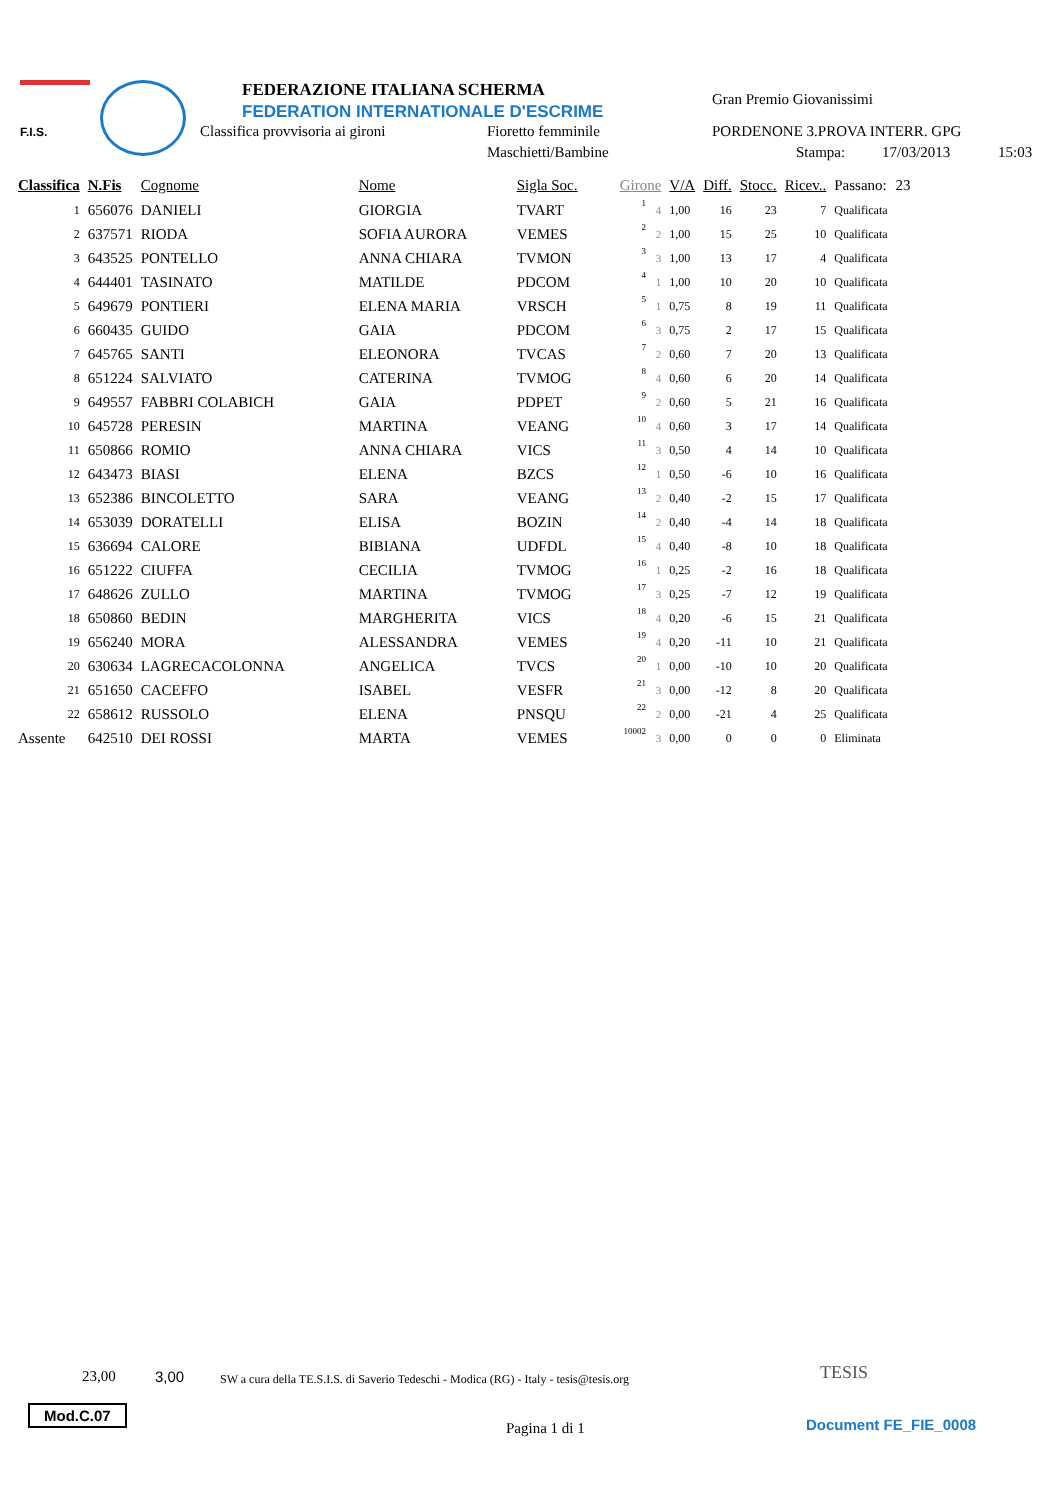F.I.S. FEDERAZIONE ITALIANA SCHERMA
FEDERATION INTERNATIONALE D'ESCRIME
Classifica provvisoria ai gironi Fioretto femminile
Maschietti/Bambine
Gran Premio Giovanissimi
PORDENONE 3.PROVA INTERR. GPG
Stampa: 17/03/2013 15:03
| Classifica | N.Fis | Cognome | Nome | Sigla Soc. | Girone | | V/A | Diff. | Stocc. | Ricev.. | Passano: | 23 |
| --- | --- | --- | --- | --- | --- | --- | --- | --- | --- | --- | --- | --- |
| 1 | 656076 | DANIELI | GIORGIA | TVART | 1 | 4 | 1,00 | 16 | 23 | 7 | Qualificata | |
| 2 | 637571 | RIODA | SOFIA AURORA | VEMES | 2 | 2 | 1,00 | 15 | 25 | 10 | Qualificata | |
| 3 | 643525 | PONTELLO | ANNA CHIARA | TVMON | 3 | 3 | 1,00 | 13 | 17 | 4 | Qualificata | |
| 4 | 644401 | TASINATO | MATILDE | PDCOM | 4 | 1 | 1,00 | 10 | 20 | 10 | Qualificata | |
| 5 | 649679 | PONTIERI | ELENA MARIA | VRSCH | 5 | 1 | 0,75 | 8 | 19 | 11 | Qualificata | |
| 6 | 660435 | GUIDO | GAIA | PDCOM | 6 | 3 | 0,75 | 2 | 17 | 15 | Qualificata | |
| 7 | 645765 | SANTI | ELEONORA | TVCAS | 7 | 2 | 0,60 | 7 | 20 | 13 | Qualificata | |
| 8 | 651224 | SALVIATO | CATERINA | TVMOG | 8 | 4 | 0,60 | 6 | 20 | 14 | Qualificata | |
| 9 | 649557 | FABBRI COLABICH | GAIA | PDPET | 9 | 2 | 0,60 | 5 | 21 | 16 | Qualificata | |
| 10 | 645728 | PERESIN | MARTINA | VEANG | 10 | 4 | 0,60 | 3 | 17 | 14 | Qualificata | |
| 11 | 650866 | ROMIO | ANNA CHIARA | VICS | 11 | 3 | 0,50 | 4 | 14 | 10 | Qualificata | |
| 12 | 643473 | BIASI | ELENA | BZCS | 12 | 1 | 0,50 | -6 | 10 | 16 | Qualificata | |
| 13 | 652386 | BINCOLETTO | SARA | VEANG | 13 | 2 | 0,40 | -2 | 15 | 17 | Qualificata | |
| 14 | 653039 | DORATELLI | ELISA | BOZIN | 14 | 2 | 0,40 | -4 | 14 | 18 | Qualificata | |
| 15 | 636694 | CALORE | BIBIANA | UDFDL | 15 | 4 | 0,40 | -8 | 10 | 18 | Qualificata | |
| 16 | 651222 | CIUFFA | CECILIA | TVMOG | 16 | 1 | 0,25 | -2 | 16 | 18 | Qualificata | |
| 17 | 648626 | ZULLO | MARTINA | TVMOG | 17 | 3 | 0,25 | -7 | 12 | 19 | Qualificata | |
| 18 | 650860 | BEDIN | MARGHERITA | VICS | 18 | 4 | 0,20 | -6 | 15 | 21 | Qualificata | |
| 19 | 656240 | MORA | ALESSANDRA | VEMES | 19 | 4 | 0,20 | -11 | 10 | 21 | Qualificata | |
| 20 | 630634 | LAGRECACOLONNA | ANGELICA | TVCS | 20 | 1 | 0,00 | -10 | 10 | 20 | Qualificata | |
| 21 | 651650 | CACEFFO | ISABEL | VESFR | 21 | 3 | 0,00 | -12 | 8 | 20 | Qualificata | |
| 22 | 658612 | RUSSOLO | ELENA | PNSQU | 22 | 2 | 0,00 | -21 | 4 | 25 | Qualificata | |
| Assente | 642510 | DEI ROSSI | MARTA | VEMES | 10002 | 3 | 0,00 | 0 | 0 | 0 | Eliminata | |
23,00 3,00 SW a cura della TE.S.I.S. di Saverio Tedeschi - Modica (RG) - Italy - tesis@tesis.org TESIS
Mod.C.07
Pagina 1 di 1 Document FE_FIE_0008